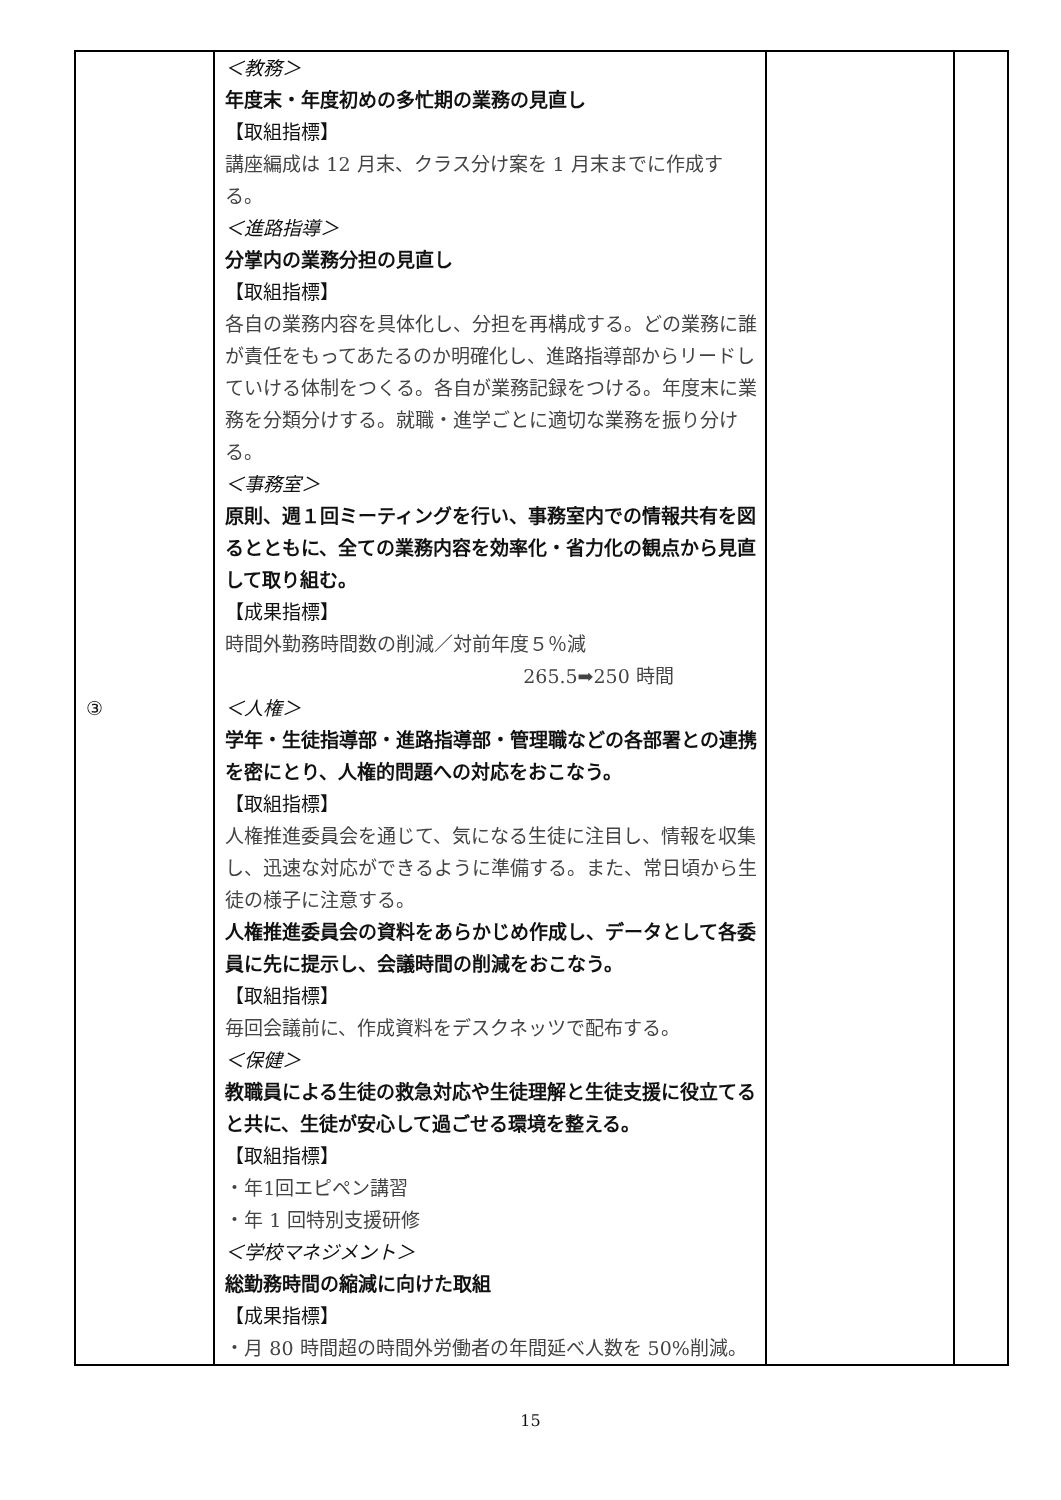| ③ | ＜教務＞ 年度末・年度初めの多忙期の業務の見直し 【取組指標】 講座編成は 12 月末、クラス分け案を 1 月末までに作成する。 ＜進路指導＞ 分掌内の業務分担の見直し 【取組指標】 各自の業務内容を具体化し、分担を再構成する。どの業務に誰が責任をもってあたるのか明確化し、進路指導部からリードしていける体制をつくる。各自が業務記録をつける。年度末に業務を分類分けする。就職・進学ごとに適切な業務を振り分ける。 ＜事務室＞ 原則、週１回ミーティングを行い、事務室内での情報共有を図るとともに、全ての業務内容を効率化・省力化の観点から見直して取り組む。 【成果指標】 時間外勤務時間数の削減／対前年度５％減 265.5➡250 時間 ＜人権＞ 学年・生徒指導部・進路指導部・管理職などの各部署との連携を密にとり、人権的問題への対応をおこなう。 【取組指標】 人権推進委員会を通じて、気になる生徒に注目し、情報を収集し、迅速な対応ができるように準備する。また、常日頃から生徒の様子に注意する。 人権推進委員会の資料をあらかじめ作成し、データとして各委員に先に提示し、会議時間の削減をおこなう。 【取組指標】 毎回会議前に、作成資料をデスクネッツで配布する。 ＜保健＞ 教職員による生徒の救急対応や生徒理解と生徒支援に役立てると共に、生徒が安心して過ごせる環境を整える。 【取組指標】 ・年1回エピペン講習 ・年 1 回特別支援研修 ＜学校マネジメント＞ 総勤務時間の縮減に向けた取組 【成果指標】 ・月 80 時間超の時間外労働者の年間延べ人数を 50%削減。 | | |
15